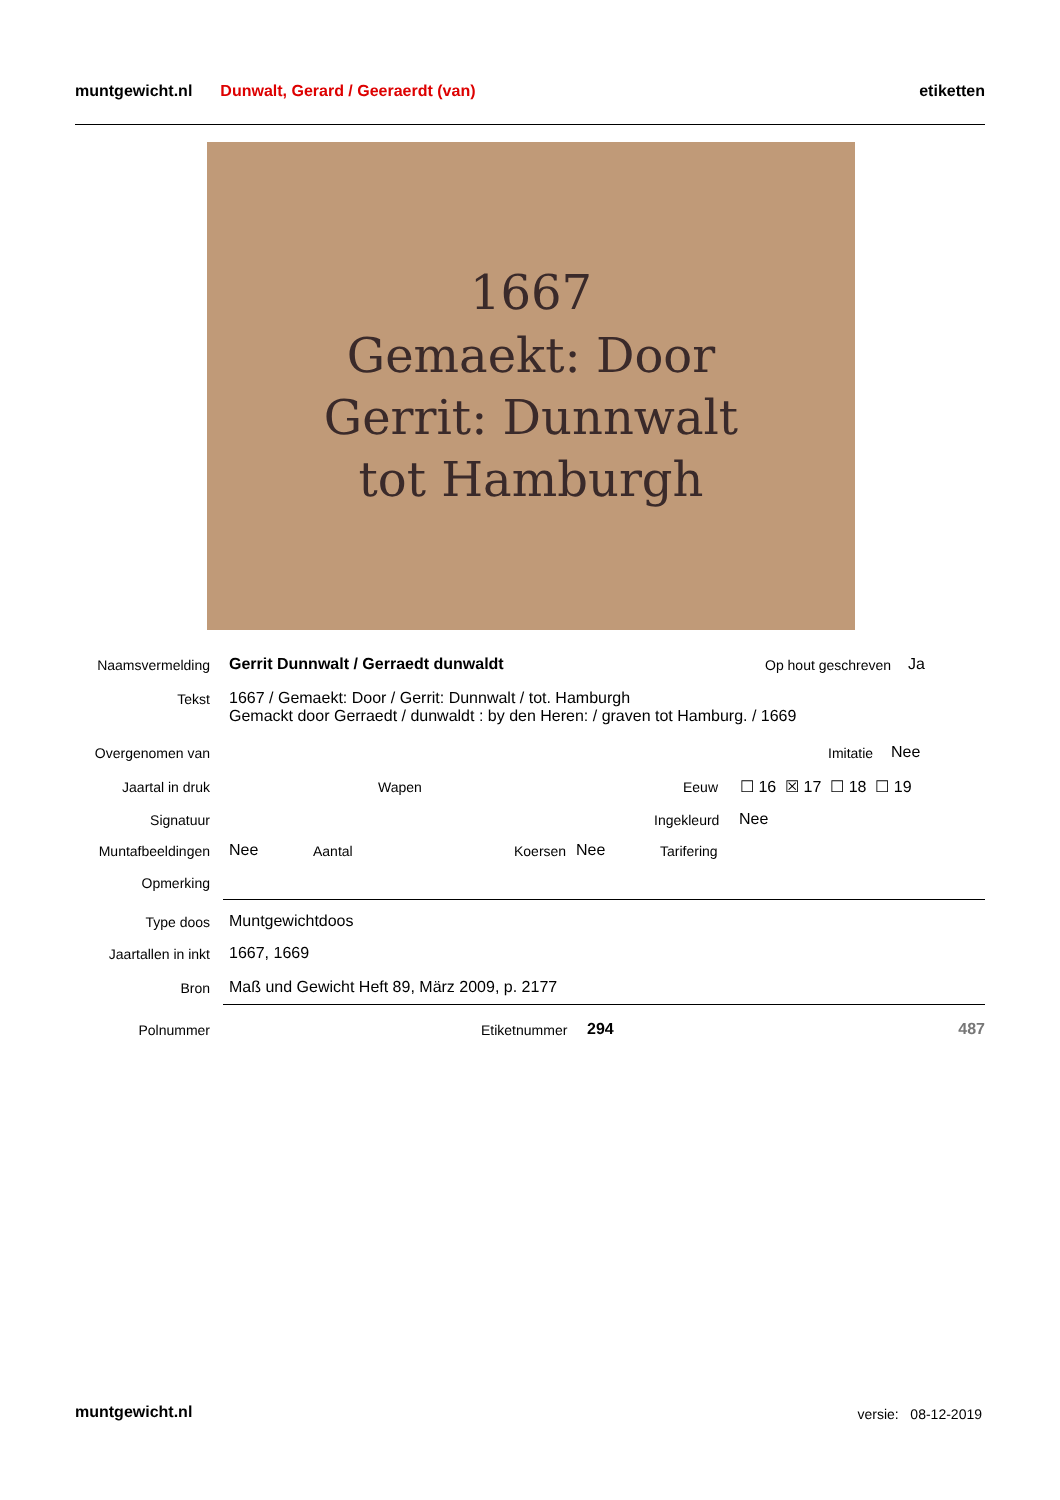muntgewicht.nl Dunwalt, Gerard / Geeraerdt (van) etiketten
1667
Gemaekt: Door
Gerrit: Dunnwalt
tot Hamburgh
Naamsvermelding
Gerrit Dunnwalt / Gerraedt dunwaldt
Op hout geschreven Ja
Tekst
1667 / Gemaekt: Door / Gerrit: Dunnwalt / tot. Hamburgh
Gemackt door Gerraedt / dunwaldt : by den Heren: / graven tot Hamburg. / 1669
Overgenomen van Imitatie Nee
Jaartal in druk Wapen Eeuw ☐ 16 ☒ 17 ☐ 18 ☐ 19
Signatuur Ingekleurd Nee
Muntafbeeldingen Nee Aantal Koersen Nee Tarifering
Opmerking
Type doos Muntgewichtdoos
Jaartallen in inkt 1667, 1669
Bron
Maß und Gewicht Heft 89, März 2009, p. 2177
Polnummer Etiketnummer 294 487
muntgewicht.nl versie: 08-12-2019